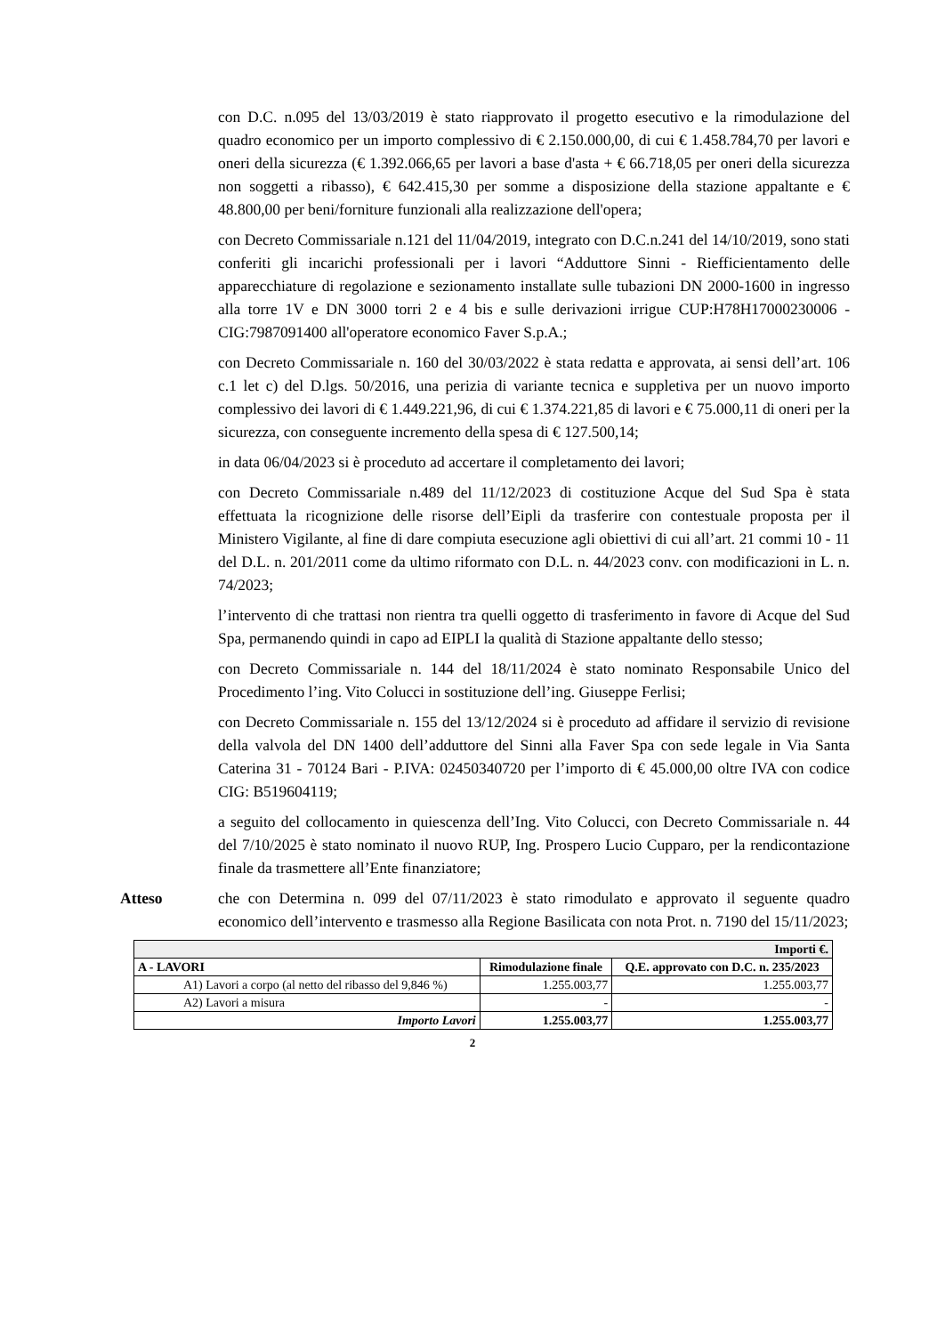con D.C. n.095 del 13/03/2019 è stato riapprovato il progetto esecutivo e la rimodulazione del quadro economico per un importo complessivo di € 2.150.000,00, di cui € 1.458.784,70 per lavori e oneri della sicurezza (€ 1.392.066,65 per lavori a base d'asta + € 66.718,05 per oneri della sicurezza non soggetti a ribasso), € 642.415,30 per somme a disposizione della stazione appaltante e € 48.800,00 per beni/forniture funzionali alla realizzazione dell'opera;
con Decreto Commissariale n.121 del 11/04/2019, integrato con D.C.n.241 del 14/10/2019, sono stati conferiti gli incarichi professionali per i lavori “Adduttore Sinni - Riefficientamento delle apparecchiature di regolazione e sezionamento installate sulle tubazioni DN 2000-1600 in ingresso alla torre 1V e DN 3000 torri 2 e 4 bis e sulle derivazioni irrigue CUP:H78H17000230006 - CIG:7987091400 all'operatore economico Faver S.p.A.;
con Decreto Commissariale n. 160 del 30/03/2022 è stata redatta e approvata, ai sensi dell’art. 106 c.1 let c) del D.lgs. 50/2016, una perizia di variante tecnica e suppletiva per un nuovo importo complessivo dei lavori di € 1.449.221,96, di cui € 1.374.221,85 di lavori e € 75.000,11 di oneri per la sicurezza, con conseguente incremento della spesa di € 127.500,14;
in data 06/04/2023 si è proceduto ad accertare il completamento dei lavori;
con Decreto Commissariale n.489 del 11/12/2023 di costituzione Acque del Sud Spa è stata effettuata la ricognizione delle risorse dell’Eipli da trasferire con contestuale proposta per il Ministero Vigilante, al fine di dare compiuta esecuzione agli obiettivi di cui all’art. 21 commi 10 - 11 del D.L. n. 201/2011 come da ultimo riformato con D.L. n. 44/2023 conv. con modificazioni in L. n. 74/2023;
l’intervento di che trattasi non rientra tra quelli oggetto di trasferimento in favore di Acque del Sud Spa, permanendo quindi in capo ad EIPLI la qualità di Stazione appaltante dello stesso;
con Decreto Commissariale n. 144 del 18/11/2024 è stato nominato Responsabile Unico del Procedimento l’ing. Vito Colucci in sostituzione dell’ing. Giuseppe Ferlisi;
con Decreto Commissariale n. 155 del 13/12/2024 si è proceduto ad affidare il servizio di revisione della valvola del DN 1400 dell’adduttore del Sinni alla Faver Spa con sede legale in Via Santa Caterina 31 - 70124 Bari - P.IVA: 02450340720 per l’importo di € 45.000,00 oltre IVA con codice CIG: B519604119;
a seguito del collocamento in quiescenza dell’Ing. Vito Colucci, con Decreto Commissariale n. 44 del 7/10/2025 è stato nominato il nuovo RUP, Ing. Prospero Lucio Cupparo, per la rendicontazione finale da trasmettere all’Ente finanziatore;
Atteso che con Determina n. 099 del 07/11/2023 è stato rimodulato e approvato il seguente quadro economico dell’intervento e trasmesso alla Regione Basilicata con nota Prot. n. 7190 del 15/11/2023;
| Importi €. | | |
| A - LAVORI | Rimodulazione finale | Q.E. approvato con D.C. n. 235/2023 |
| A1) Lavori a corpo (al netto del ribasso del 9,846 %) | 1.255.003,77 | 1.255.003,77 |
| A2) Lavori a misura | - | - |
| Importo Lavori | 1.255.003,77 | 1.255.003,77 |
2